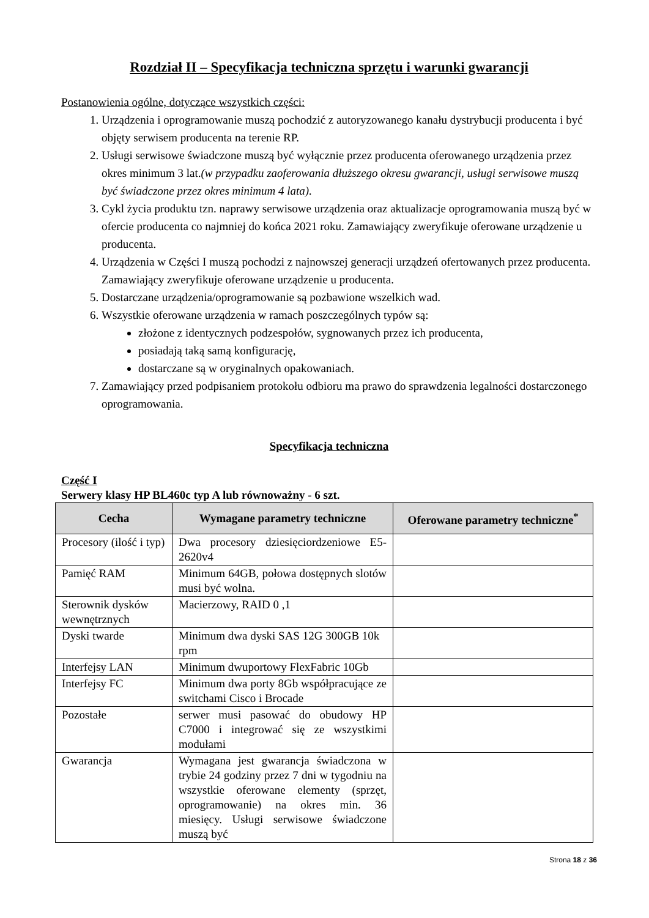Rozdział II – Specyfikacja techniczna sprzętu i warunki gwarancji
Postanowienia ogólne, dotyczące wszystkich części:
1. Urządzenia i oprogramowanie muszą pochodzić z autoryzowanego kanału dystrybucji producenta i być objęty serwisem producenta na terenie RP.
2. Usługi serwisowe świadczone muszą być wyłącznie przez producenta oferowanego urządzenia przez okres minimum 3 lat.(w przypadku zaoferowania dłuższego okresu gwarancji, usługi serwisowe muszą być świadczone przez okres minimum 4 lata).
3. Cykl życia produktu tzn. naprawy serwisowe urządzenia oraz aktualizacje oprogramowania muszą być w ofercie producenta co najmniej do końca 2021 roku. Zamawiający zweryfikuje oferowane urządzenie u producenta.
4. Urządzenia w Części I muszą pochodzi z najnowszej generacji urządzeń ofertowanych przez producenta. Zamawiający zweryfikuje oferowane urządzenie u producenta.
5. Dostarczane urządzenia/oprogramowanie są pozbawione wszelkich wad.
6. Wszystkie oferowane urządzenia w ramach poszczególnych typów są:
złożone z identycznych podzespołów, sygnowanych przez ich producenta,
posiadają taką samą konfigurację,
dostarczane są w oryginalnych opakowaniach.
7. Zamawiający przed podpisaniem protokołu odbioru ma prawo do sprawdzenia legalności dostarczonego oprogramowania.
Specyfikacja techniczna
Część I
Serwery klasy HP BL460c typ A lub równoważny - 6 szt.
| Cecha | Wymagane parametry techniczne | Oferowane parametry techniczne<sup>*</sup> |
| --- | --- | --- |
| Procesory (ilość i typ) | Dwa procesory dziesięciordzeniowe E5-2620v4 | |
| Pamięć RAM | Minimum 64GB, połowa dostępnych slotów musi być wolna. | |
| Sterownik dysków wewnętrznych | Macierzowy, RAID 0 ,1 | |
| Dyski twarde | Minimum dwa dyski SAS 12G 300GB 10k rpm | |
| Interfejsy LAN | Minimum dwuportowy FlexFabric 10Gb | |
| Interfejsy FC | Minimum dwa porty 8Gb współpracujące ze switchami Cisco i Brocade | |
| Pozostałe | serwer musi pasować do obudowy HP C7000 i integrować się ze wszystkimi modułami | |
| Gwarancja | Wymagana jest gwarancja świadczona w trybie 24 godziny przez 7 dni w tygodniu na wszystkie oferowane elementy (sprzęt, oprogramowanie) na okres min. 36 miesięcy. Usługi serwisowe świadczone muszą być | |
Strona 18 z 36